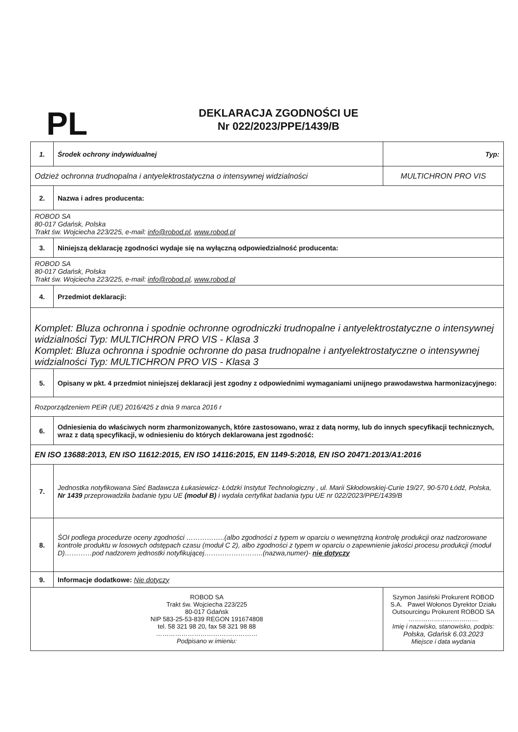PL
DEKLARACJA ZGODNOŚCI UE
Nr 022/2023/PPE/1439/B
| 1. | Środek ochrony indywidualnej | Typ: |
| Odzież ochronna trudnopalna i antyelektrostatyczna o intensywnej widzialności | | MULTICHRON PRO VIS |
| 2. | Nazwa i adres producenta: | |
| ROBOD SA 80-017 Gdańsk, Polska Trakt św. Wojciecha 223/225, e-mail: info@robod.pl , www.robod.pl | | |
| 3. | Niniejszą deklarację zgodności wydaje się na wyłączną odpowiedzialność producenta: | |
| ROBOD SA 80-017 Gdańsk, Polska Trakt św. Wojciecha 223/225, e-mail: info@robod.pl , www.robod.pl | | |
| 4. | Przedmiot deklaracji: | |
| Komplet: Bluza ochronna i spodnie ochronne ogrodniczki trudnopalne i antyelektrostatyczne o intensywnej widzialności Typ: MULTICHRON PRO VIS - Klasa 3 Komplet: Bluza ochronna i spodnie ochronne do pasa trudnopalne i antyelektrostatyczne o intensywnej widzialności Typ: MULTICHRON PRO VIS - Klasa 3 | | |
| 5. | Opisany w pkt. 4 przedmiot niniejszej deklaracji jest zgodny z odpowiednimi wymaganiami unijnego prawodawstwa harmonizacyjnego: | |
| Rozporządzeniem PEiR (UE) 2016/425 z dnia 9 marca 2016 r | | |
| 6. | Odniesienia do właściwych norm zharmonizowanych, które zastosowano, wraz z datą normy, lub do innych specyfikacji technicznych, wraz z datą specyfikacji, w odniesieniu do których deklarowana jest zgodność: | |
| EN ISO 13688:2013, EN ISO 11612:2015, EN ISO 14116:2015, EN 1149-5:2018, EN ISO 20471:2013/A1:2016 | | |
| 7. | Jednostka notyfikowana Sieć Badawcza Łukasiewicz- Łódzki Instytut Technologiczny , ul. Marii Skłodowskiej-Curie 19/27, 90-570 Łódź, Polska, Nr 1439 przeprowadziła badanie typu UE (moduł B) i wydała certyfikat badania typu UE nr 022/2023/PPE/1439/B | |
| 8. | ŚOI podlega procedurze oceny zgodności ……………..(albo zgodności z typem w oparciu o wewnętrzną kontrolę produkcji oraz nadzorowane kontrole produktu w losowych odstępach czasu (moduł C 2), albo zgodności z typem w oparciu o zapewnienie jakości procesu produkcji (moduł D)…………pod nadzorem jednostki notyfikującej……………………..(nazwa,numer)- nie dotyczy | |
| 9. | Informacje dodatkowe: Nie dotyczy | |
| ROBOD SA Trakt św. Wojciecha 223/225 80-017 Gdańsk NIP 583-25-53-839 REGON 191674808 tel. 58 321 98 20, fax 58 321 98 88 ………………………………………… Podpisano w imieniu: | | Szymon Jasiński Prokurent ROBOD S.A. Paweł Wołonos Dyrektor Działu Outsourcingu Prokurent ROBOD SA …………………………… Imię i nazwisko, stanowisko, podpis: Polska, Gdańsk 6.03.2023 Miejsce i data wydania |